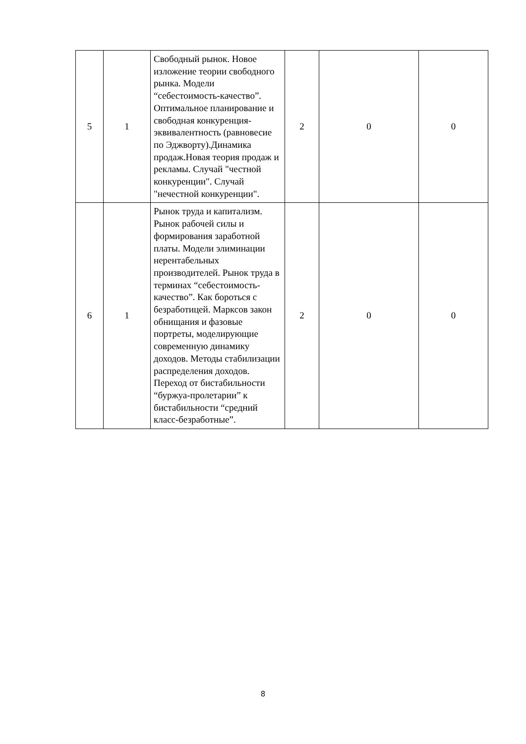| 5 | 1 | Свободный рынок. Новое изложение теории свободного рынка. Модели “себестоимость-качество”. Оптимальное планирование и свободная конкуренция-эквивалентность (равновесие по Эджворту).Динамика продаж.Новая теория продаж и рекламы. Случай "честной конкуренции". Случай "нечестной конкуренции". | 2 | 0 | 0 |
| 6 | 1 | Рынок труда и капитализм. Рынок рабочей силы и формирования заработной платы. Модели элиминации нерентабельных производителей. Рынок труда в терминах “себестоимость-качество”. Как бороться с безработицей. Марксов закон обнищания и фазовые портреты, моделирующие современную динамику доходов. Методы стабилизации распределения доходов. Переход от бистабильности “буржуа-пролетарии” к бистабильности “средний класс-безработные”. | 2 | 0 | 0 |
8